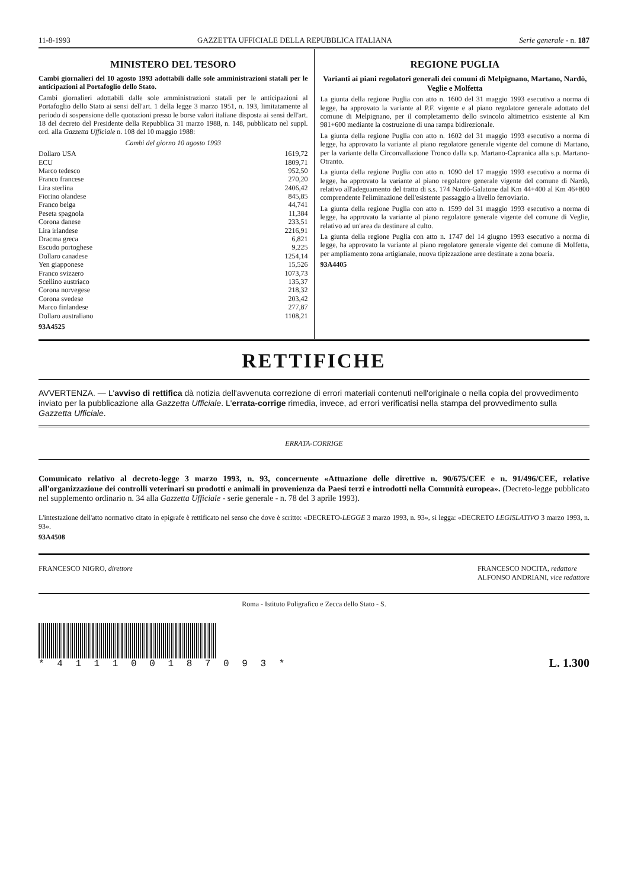11-8-1993 GAZZETTA UFFICIALE DELLA REPUBBLICA ITALIANA Serie generale - n. 187
MINISTERO DEL TESORO
Cambi giornalieri del 10 agosto 1993 adottabili dalle sole amministrazioni statali per le anticipazioni al Portafoglio dello Stato.
Cambi giornalieri adottabili dalle sole amministrazioni statali per le anticipazioni al Portafoglio dello Stato ai sensi dell'art. 1 della legge 3 marzo 1951, n. 193, limitatamente al periodo di sospensione delle quotazioni presso le borse valori italiane disposta ai sensi dell'art. 18 del decreto del Presidente della Repubblica 31 marzo 1988, n. 148, pubblicato nel suppl. ord. alla Gazzetta Ufficiale n. 108 del 10 maggio 1988:
Cambi del giorno 10 agosto 1993
| Dollaro USA | 1619,72 |
| ECU | 1809,71 |
| Marco tedesco | 952,50 |
| Franco francese | 270,20 |
| Lira sterlina | 2406,42 |
| Fiorino olandese | 845,85 |
| Franco belga | 44,741 |
| Peseta spagnola | 11,384 |
| Corona danese | 233,51 |
| Lira irlandese | 2216,91 |
| Dracma greca | 6,821 |
| Escudo portoghese | 9,225 |
| Dollaro canadese | 1254,14 |
| Yen giapponese | 15,526 |
| Franco svizzero | 1073,73 |
| Scellino austriaco | 135,37 |
| Corona norvegese | 218,32 |
| Corona svedese | 203,42 |
| Marco finlandese | 277,87 |
| Dollaro australiano | 1108,21 |
93A4525
REGIONE PUGLIA
Varianti ai piani regolatori generali dei comuni di Melpignano, Martano, Nardò, Veglie e Molfetta
La giunta della regione Puglia con atto n. 1600 del 31 maggio 1993 esecutivo a norma di legge, ha approvato la variante al P.F. vigente e al piano regolatore generale adottato del comune di Melpignano, per il completamento dello svincolo altimetrico esistente al Km 981+600 mediante la costruzione di una rampa bidirezionale.
La giunta della regione Puglia con atto n. 1602 del 31 maggio 1993 esecutivo a norma di legge, ha approvato la variante al piano regolatore generale vigente del comune di Martano, per la variante della Circonvallazione Tronco dalla s.p. Martano-Capranica alla s.p. Martano-Otranto.
La giunta della regione Puglia con atto n. 1090 del 17 maggio 1993 esecutivo a norma di legge, ha approvato la variante al piano regolatore generale vigente del comune di Nardò, relativo all'adeguamento del tratto di s.s. 174 Nardò-Galatone dal Km 44+400 al Km 46+800 comprendente l'eliminazione dell'esistente passaggio a livello ferroviario.
La giunta della regione Puglia con atto n. 1599 del 31 maggio 1993 esecutivo a norma di legge, ha approvato la variante al piano regolatore generale vigente del comune di Veglie, relativo ad un'area da destinare al culto.
La giunta della regione Puglia con atto n. 1747 del 14 giugno 1993 esecutivo a norma di legge, ha approvato la variante al piano regolatore generale vigente del comune di Molfetta, per ampliamento zona artigianale, nuova tipizzazione aree destinate a zona boaria.
93A4405
RETTIFICHE
AVVERTENZA. — L'avviso di rettifica dà notizia dell'avvenuta correzione di errori materiali contenuti nell'originale o nella copia del provvedimento inviato per la pubblicazione alla Gazzetta Ufficiale. L'errata-corrige rimedia, invece, ad errori verificatisi nella stampa del provvedimento sulla Gazzetta Ufficiale.
ERRATA-CORRIGE
Comunicato relativo al decreto-legge 3 marzo 1993, n. 93, concernente «Attuazione delle direttive n. 90/675/CEE e n. 91/496/CEE, relative all'organizzazione dei controlli veterinari su prodotti e animali in provenienza da Paesi terzi e introdotti nella Comunità europea». (Decreto-legge pubblicato nel supplemento ordinario n. 34 alla Gazzetta Ufficiale - serie generale - n. 78 del 3 aprile 1993).
L'intestazione dell'atto normativo citato in epigrafe è rettificato nel senso che dove è scritto: «DECRETO-LEGGE 3 marzo 1993, n. 93», si legga: «DECRETO LEGISLATIVO 3 marzo 1993, n. 93».
93A4508
FRANCESCO NIGRO, direttore FRANCESCO NOCITA, redattore
ALFONSO ANDRIANI, vice redattore
Roma - Istituto Poligrafico e Zecca dello Stato - S.
* 4 1 1 1 0 0 1 8 7 0 9 3 *
L. 1.300